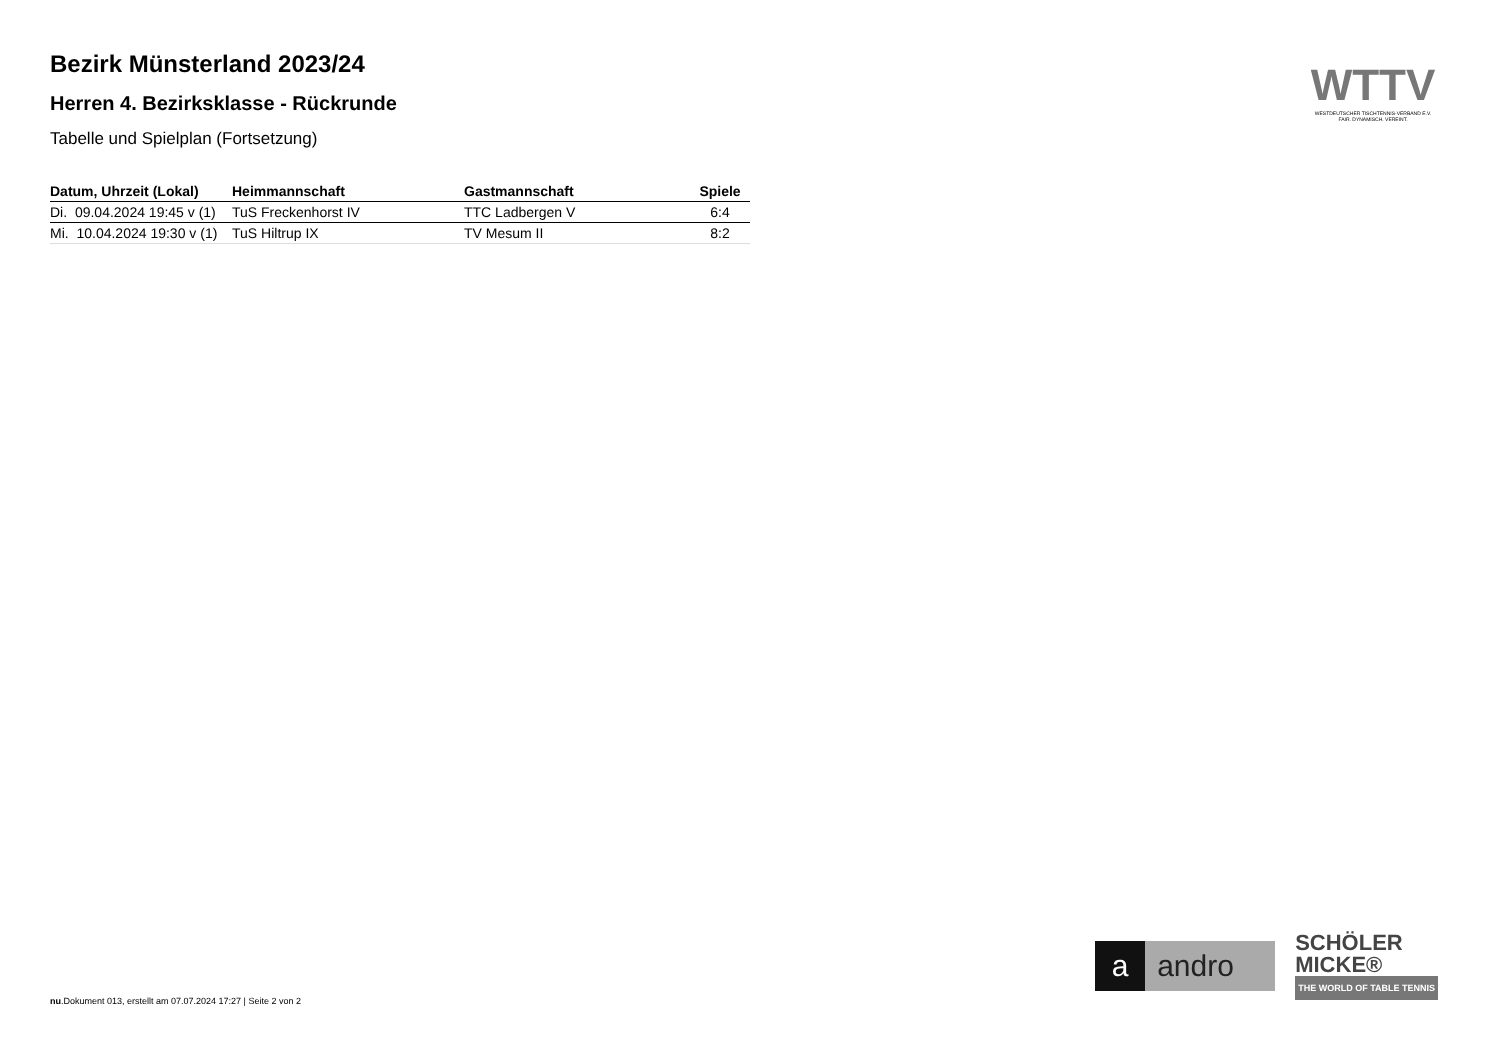Bezirk Münsterland 2023/24
Herren 4. Bezirksklasse - Rückrunde
Tabelle und Spielplan (Fortsetzung)
| Datum, Uhrzeit (Lokal) | Heimmannschaft | Gastmannschaft | Spiele |
| --- | --- | --- | --- |
| Di. 09.04.2024 19:45 v (1) | TuS Freckenhorst IV | TTC Ladbergen V | 6:4 |
| Mi. 10.04.2024 19:30 v (1) | TuS Hiltrup IX | TV Mesum II | 8:2 |
WTTV
WESTDEUTSCHER TISCHTENNIS-VERBAND E.V.
FAIR. DYNAMISCH. VEREINT.
a andro
SCHÖLER
MICKE®
THE WORLD OF TABLE TENNIS
nu.Dokument 013, erstellt am 07.07.2024 17:27 | Seite 2 von 2